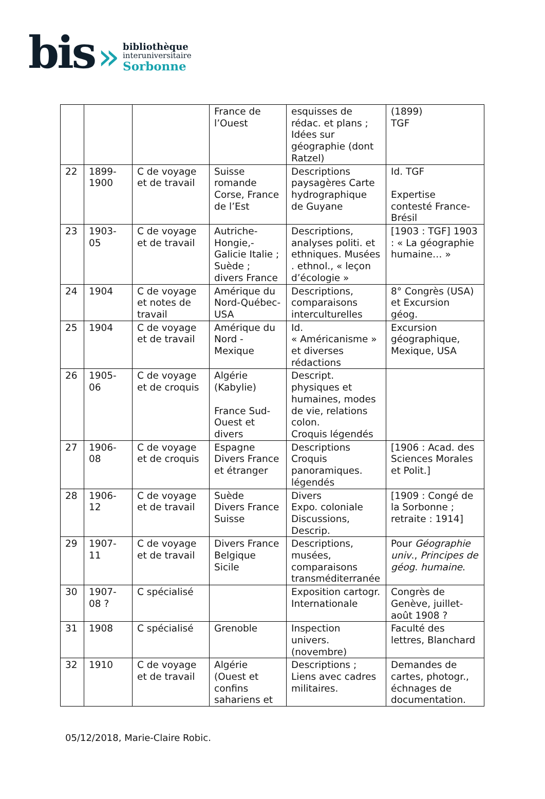bis »
bibliothèque
interuniversitaire
Sorbonne
| | | | France de l’Ouest | esquisses de rédac. et plans ; Idées sur géographie (dont Ratzel) | (1899) TGF |
| 22 | 1899-1900 | C de voyage et de travail | Suisse romande Corse, France de l’Est | Descriptions paysagères Carte hydrographique de Guyane | Id. TGF Expertise contesté France-Brésil |
| 23 | 1903-05 | C de voyage et de travail | Autriche-Hongie,-Galicie Italie ; Suède ; divers France | Descriptions, analyses politi. et ethniques. Musées . ethnol., « leçon d’écologie » | [1903 : TGF] 1903 : « La géographie humaine… » |
| 24 | 1904 | C de voyage et notes de travail | Amérique du Nord-Québec-USA | Descriptions, comparaisons interculturelles | 8° Congrès (USA) et Excursion géog. |
| 25 | 1904 | C de voyage et de travail | Amérique du Nord - Mexique | Id. « Américanisme » et diverses rédactions | Excursion géographique, Mexique, USA |
| 26 | 1905-06 | C de voyage et de croquis | Algérie (Kabylie) France Sud-Ouest et divers | Descript. physiques et humaines, modes de vie, relations colon. Croquis légendés | |
| 27 | 1906-08 | C de voyage et de croquis | Espagne Divers France et étranger | Descriptions Croquis panoramiques. légendés | [1906 : Acad. des Sciences Morales et Polit.] |
| 28 | 1906-12 | C de voyage et de travail | Suède Divers France Suisse | Divers Expo. coloniale Discussions, Descrip. | [1909 : Congé de la Sorbonne ; retraite : 1914] |
| 29 | 1907-11 | C de voyage et de travail | Divers France Belgique Sicile | Descriptions, musées, comparaisons transméditerranée | Pour Géographie univ ., Principes de géog. humaine . |
| 30 | 1907-08 ? | C spécialisé | | Exposition cartogr. Internationale | Congrès de Genève, juillet-août 1908 ? |
| 31 | 1908 | C spécialisé | Grenoble | Inspection univers. (novembre) | Faculté des lettres, Blanchard |
| 32 | 1910 | C de voyage et de travail | Algérie (Ouest et confins sahariens et | Descriptions ; Liens avec cadres militaires. | Demandes de cartes, photogr., échnages de documentation. |
05/12/2018, Marie-Claire Robic.